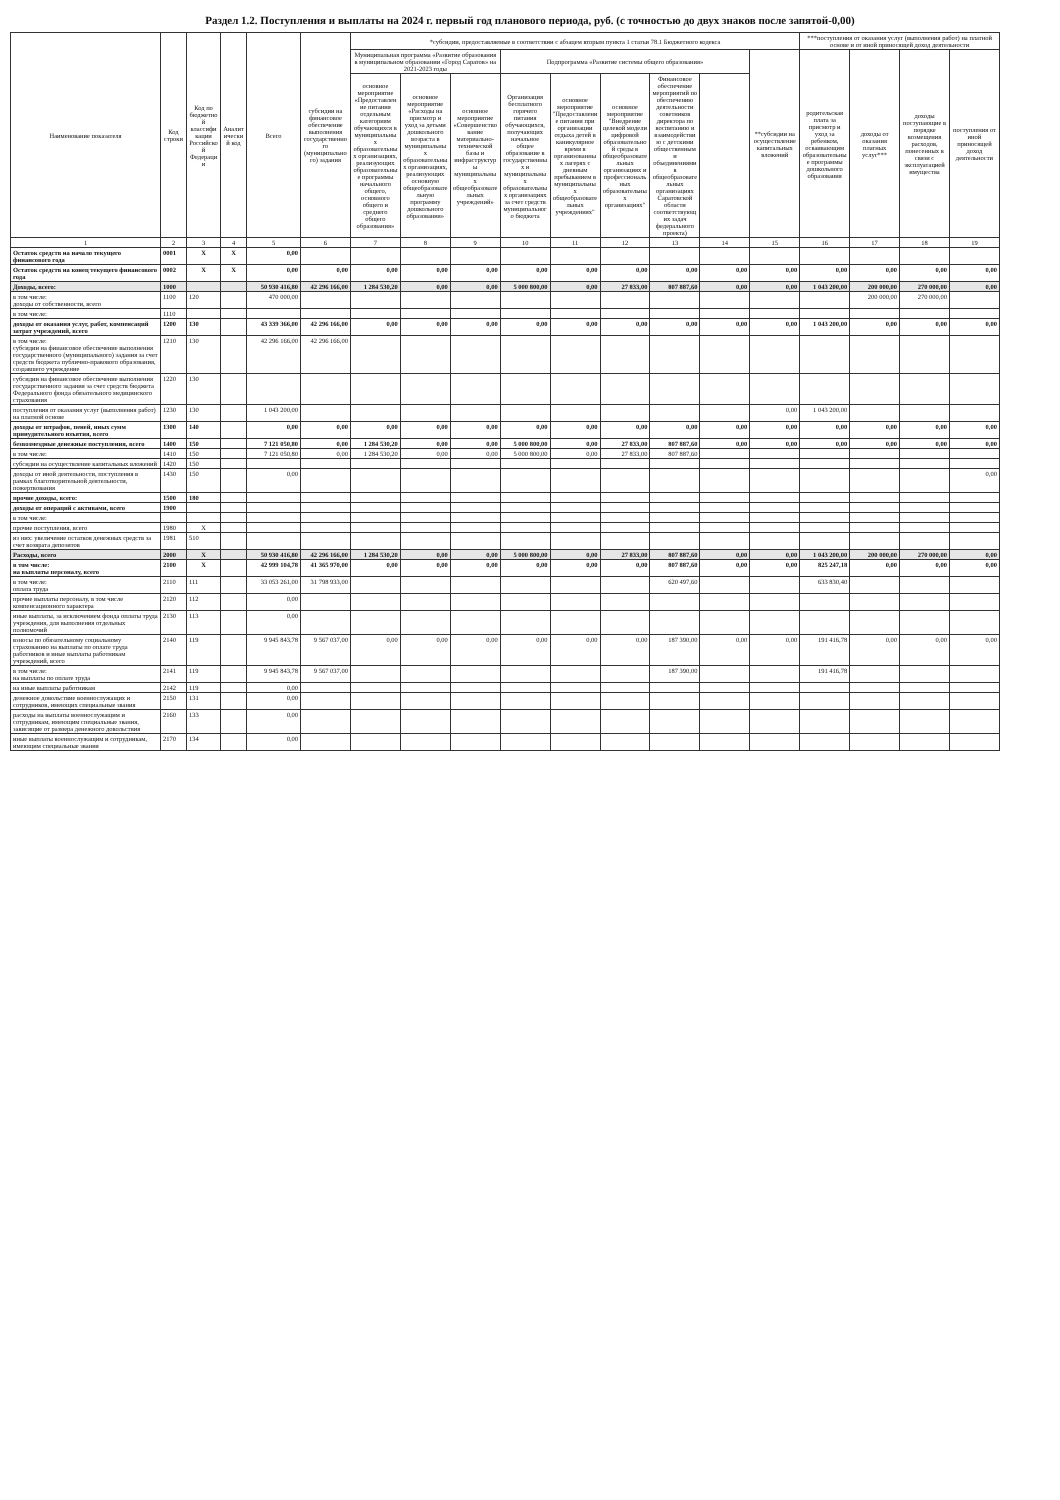Раздел 1.2. Поступления и выплаты на 2024 г. первый год планового периода, руб. (с точностью до двух знаков после запятой-0,00)
| Наименование показателя | Код строки | Код по бюджетной классификации Российской Федерации | Аналитический код | Всего | субсидии на финансовое обеспечение выполнения государственного (муниципального) задания | *субсидии, предоставляемые в соответствии с абзацем вторым пункта 1 статьи 78.1 Бюджетного кодекса | | | | | | | | | ***поступления от оказания услуг (выполнения работ) на платной основе и от иной приносящей доход деятельности | | | |
| --- | --- | --- | --- | --- | --- | --- | --- | --- | --- | --- | --- | --- | --- | --- | --- | --- | --- | --- |
| | | | | | | Муниципальная программа «Развитие образования в муниципальном образовании «Город Саратов» на 2021-2023 годы | | | Подпрограмма «Развитие системы общего образования» | | | | | **субсидии на осуществление капитальных вложений | родительская плата за присмотр и уход за ребенком, осваивающим образовательные программы дошкольного образования | доходы от оказания платных услуг*** | доходы поступающие в порядке возмещения расходов, понесенных в связи с эксплуатацией имущества | поступления от иной приносящей доход деятельности |
| | | | | | | основное мероприятие «Предоставление питания отдельным категориям обучающихся в муниципальных образовательных организациях, реализующих образовательные программы начального общего, основного общего и среднего общего образования» | основное мероприятие «Расходы на присмотр и уход за детьми дошкольного возраста в муниципальных образовательных организациях, реализующих основную общеобразовательную программу дошкольного образования» | основное мероприятие «Совершенствование материально-технической базы и инфраструктуры муниципальных общеобразовательных учреждений» | Организация бесплатного горячего питания обучающихся, получающих начальное общее образование в государственных и муниципальных образовательных организациях за счет средств муниципального бюджета | основное мероприятие "Предоставление питания при организации отдыха детей в каникулярное время в организованных лагерях с дневным пребыванием в муниципальных общеобразовательных учреждениях" | основное мероприятие "Внедрение целевой модели цифровой образовательной среды в общеобразовательных организациях и профессиональных образовательных организациях" | Финансовое обеспечение мероприятий по обеспечению деятельности советников директора по воспитанию и взаимодействию с детскими общественными объединениями в общеобразовательных организациях Саратовской области соответствующих задач федерального проекта) | | | | | | |
| 1 | 2 | 3 | 4 | 5 | 6 | 7 | 8 | 9 | 10 | 11 | 12 | 13 | 14 | 15 | 16 | 17 | 18 | 19 |
| Остаток средств на начало текущего финансового года | 0001 | X | X | 0,00 | | | | | | | | | | | | | | |
| Остаток средств на конец текущего финансового года | 0002 | X | X | 0,00 | 0,00 | 0,00 | 0,00 | 0,00 | 0,00 | 0,00 | 0,00 | 0,00 | 0,00 | 0,00 | 0,00 | 0,00 | 0,00 | 0,00 |
| Доходы, всего: | 1000 | | | 50 930 416,80 | 42 296 166,00 | 1 284 530,20 | 0,00 | 0,00 | 5 000 800,00 | 0,00 | 27 833,00 | 807 887,60 | 0,00 | 0,00 | 1 043 200,00 | 200 000,00 | 270 000,00 | 0,00 |
| в том числе: доходы от собственности, всего | 1100 | 120 | | 470 000,00 | | | | | | | | | | | | 200 000,00 | 270 000,00 | |
| в том числе: | 1110 | | | | | | | | | | | | | | | | | |
| доходы от оказания услуг, работ, компенсаций затрат учреждений, всего | 1200 | 130 | | 43 339 366,00 | 42 296 166,00 | 0,00 | 0,00 | 0,00 | 0,00 | 0,00 | 0,00 | 0,00 | 0,00 | 0,00 | 1 043 200,00 | 0,00 | 0,00 | 0,00 |
| в том числе: субсидии на финансовое обеспечение выполнения государственного (муниципального) задания за счет средств бюджета публично-правового образования, создавшего учреждение | 1210 | 130 | | 42 296 166,00 | 42 296 166,00 | | | | | | | | | | | | | |
| субсидии на финансовое обеспечение выполнения государственного задания за счет средств бюджета Федерального фонда обязательного медицинского страхования | 1220 | 130 | | | | | | | | | | | | | | | | |
| поступления от оказания услуг (выполнения работ) на платной основе | 1230 | 130 | | 1 043 200,00 | | | | | | | | | | 0,00 | 1 043 200,00 | | | |
| доходы от штрафов, пеней, иных сумм принудительного изъятия, всего | 1300 | 140 | | 0,00 | 0,00 | 0,00 | 0,00 | 0,00 | 0,00 | 0,00 | 0,00 | 0,00 | 0,00 | 0,00 | 0,00 | 0,00 | 0,00 | 0,00 |
| безвозмездные денежные поступления, всего | 1400 | 150 | | 7 121 050,80 | 0,00 | 1 284 530,20 | 0,00 | 0,00 | 5 000 800,00 | 0,00 | 27 833,00 | 807 887,60 | 0,00 | 0,00 | 0,00 | 0,00 | 0,00 | 0,00 |
| в том числе: | 1410 | 150 | | 7 121 050,80 | 0,00 | 1 284 530,20 | 0,00 | 0,00 | 5 000 800,00 | 0,00 | 27 833,00 | 807 887,60 | | | | | | |
| субсидии на осуществление капитальных вложений | 1420 | 150 | | | | | | | | | | | | | | | | |
| доходы от иной деятельности, поступления в рамках благотворительной деятельности, пожертвования | 1430 | 150 | | 0,00 | | | | | | | | | | | | | | 0,00 |
| прочие доходы, всего: | 1500 | 180 | | | | | | | | | | | | | | | | |
| доходы от операций с активами, всего | 1900 | | | | | | | | | | | | | | | | | |
| в том числе: | | | | | | | | | | | | | | | | | | |
| прочие поступления, всего | 1980 | X | | | | | | | | | | | | | | | | |
| из них: увеличение остатков денежных средств за счет возврата депозитов | 1981 | 510 | | | | | | | | | | | | | | | | |
| Расходы, всего | 2000 | X | | 50 930 416,80 | 42 296 166,00 | 1 284 530,20 | 0,00 | 0,00 | 5 000 800,00 | 0,00 | 27 833,00 | 807 887,60 | 0,00 | 0,00 | 1 043 200,00 | 200 000,00 | 270 000,00 | 0,00 |
| в том числе: на выплаты персоналу, всего | 2100 | X | | 42 999 104,78 | 41 365 970,00 | 0,00 | 0,00 | 0,00 | 0,00 | 0,00 | 0,00 | 807 887,60 | 0,00 | 0,00 | 825 247,18 | 0,00 | 0,00 | 0,00 |
| в том числе: оплата труда | 2110 | 111 | | 33 053 261,00 | 31 798 933,00 | | | | | | | 620 497,60 | | | 633 830,40 | | | |
| прочие выплаты персоналу, в том числе компенсационного характера | 2120 | 112 | | 0,00 | | | | | | | | | | | | | | |
| иные выплаты, за исключением фонда оплаты труда учреждения, для выполнения отдельных полномочий | 2130 | 113 | | 0,00 | | | | | | | | | | | | | | |
| взносы по обязательному социальному страхованию на выплаты по оплате труда работников и иные выплаты работникам учреждений, всего | 2140 | 119 | | 9 945 843,78 | 9 567 037,00 | 0,00 | 0,00 | 0,00 | 0,00 | 0,00 | 0,00 | 187 390,00 | 0,00 | 0,00 | 191 416,78 | 0,00 | 0,00 | 0,00 |
| в том числе: на выплаты по оплате труда | 2141 | 119 | | 9 945 843,78 | 9 567 037,00 | | | | | | | 187 390,00 | | | 191 416,78 | | | |
| на иные выплаты работникам | 2142 | 119 | | 0,00 | | | | | | | | | | | | | | |
| денежное довольствие военнослужащих и сотрудников, имеющих специальные звания | 2150 | 131 | | 0,00 | | | | | | | | | | | | | | |
| расходы на выплаты военнослужащим и сотрудникам, имеющим специальные звания, зависящие от размера денежного довольствия | 2160 | 133 | | 0,00 | | | | | | | | | | | | | | |
| иные выплаты военнослужащим и сотрудникам, имеющим специальные звания | 2170 | 134 | | 0,00 | | | | | | | | | | | | | | |